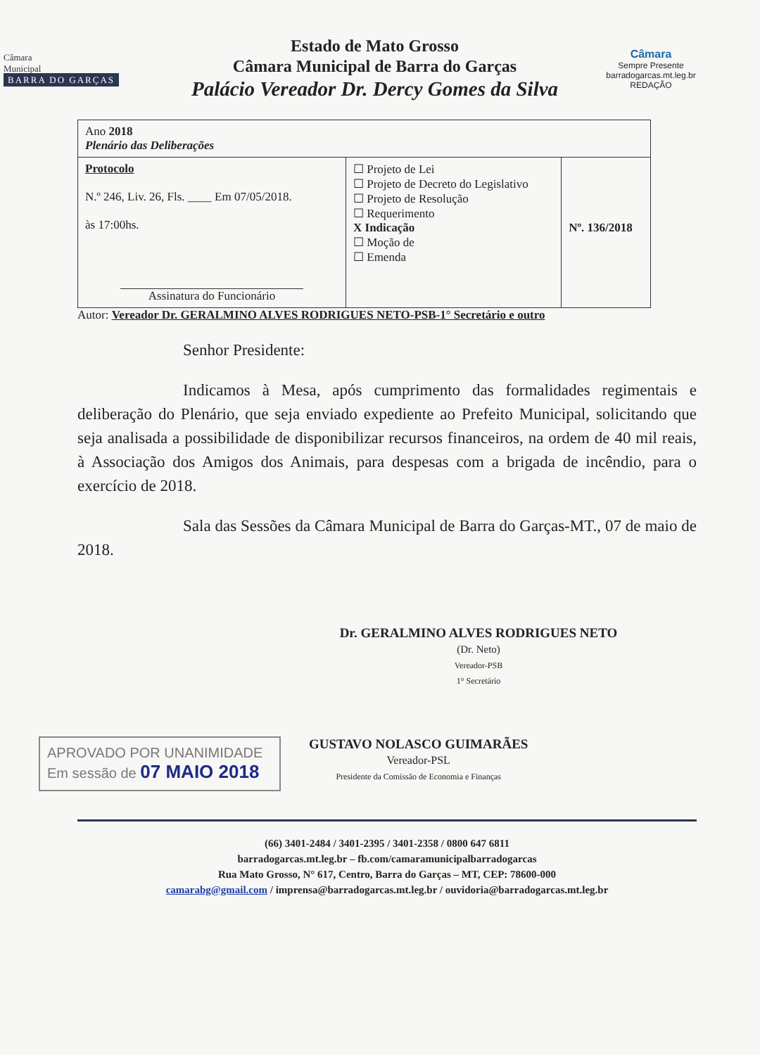Câmara
Municipal
BARRA DO GARÇAS
Estado de Mato Grosso
Câmara Municipal de Barra do Garças
Palácio Vereador Dr. Dercy Gomes da Silva
Câmara
Sempre Presente
barradogarcas.mt.leg.br
REDAÇÃO
| Ano 2018 Plenário das Deliberações | | |
| Protocolo N.º 246, Liv. 26, Fls. ____ Em 07/05/2018. às 17:00hs. Assinatura do Funcionário | ☐ Projeto de Lei ☐ Projeto de Decreto do Legislativo ☐ Projeto de Resolução ☐ Requerimento X Indicação ☐ Moção de ☐ Emenda | Nº. 136/2018 |
Autor: Vereador Dr. GERALMINO ALVES RODRIGUES NETO-PSB-1° Secretário e outro
Senhor Presidente:
Indicamos à Mesa, após cumprimento das formalidades regimentais e deliberação do Plenário, que seja enviado expediente ao Prefeito Municipal, solicitando que seja analisada a possibilidade de disponibilizar recursos financeiros, na ordem de 40 mil reais, à Associação dos Amigos dos Animais, para despesas com a brigada de incêndio, para o exercício de 2018.
Sala das Sessões da Câmara Municipal de Barra do Garças-MT., 07 de maio de 2018.
Dr. GERALMINO ALVES RODRIGUES NETO
(Dr. Neto)
Vereador-PSB
1° Secretário
APROVADO POR UNANIMIDADE
Em sessão de 07 MAIO 2018
GUSTAVO NOLASCO GUIMARÃES
Vereador-PSL
Presidente da Comissão de Economia e Finanças
(66) 3401-2484 / 3401-2395 / 3401-2358 / 0800 647 6811
barradogarcas.mt.leg.br – fb.com/camaramunicipalbarradogarcas
Rua Mato Grosso, N° 617, Centro, Barra do Garças – MT, CEP: 78600-000
camarabg@gmail.com / imprensa@barradogarcas.mt.leg.br / ouvidoria@barradogarcas.mt.leg.br